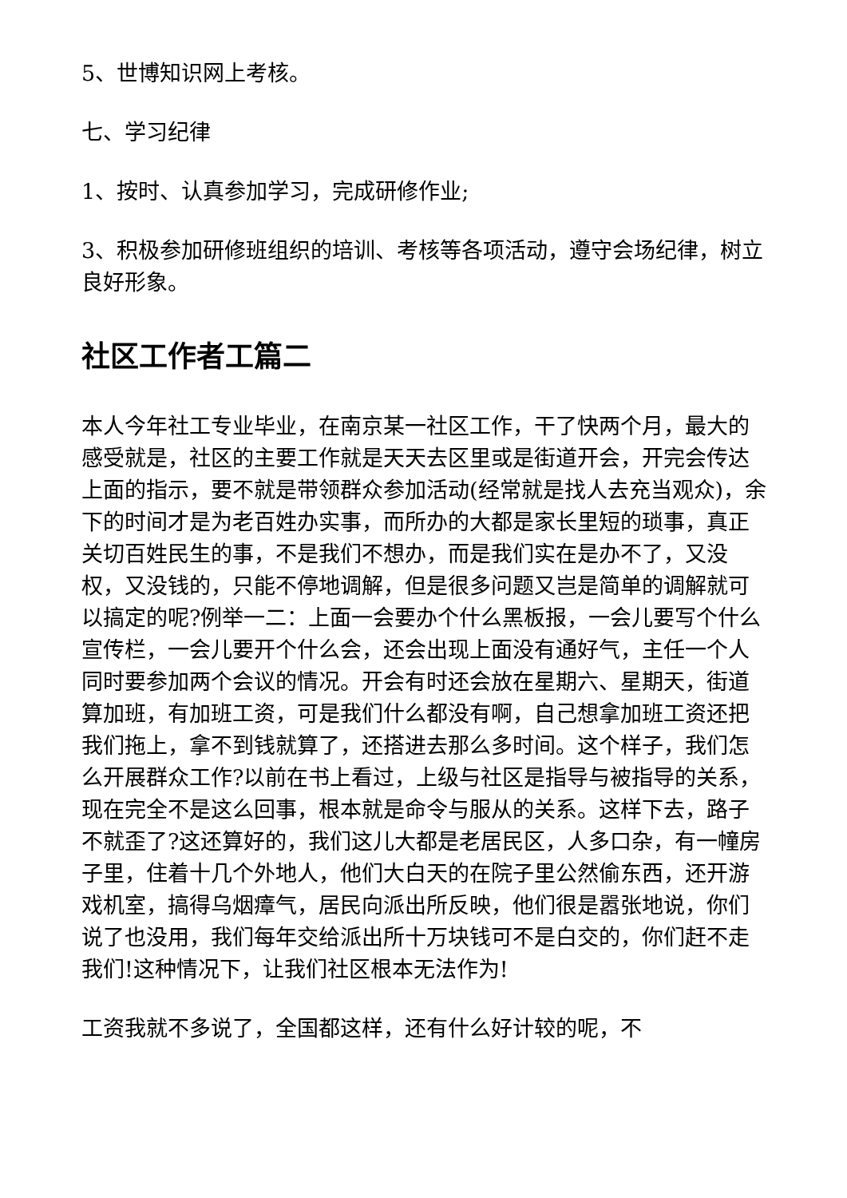5、世博知识网上考核。
七、学习纪律
1、按时、认真参加学习，完成研修作业;
3、积极参加研修班组织的培训、考核等各项活动，遵守会场纪律，树立良好形象。
社区工作者工篇二
本人今年社工专业毕业，在南京某一社区工作，干了快两个月，最大的感受就是，社区的主要工作就是天天去区里或是街道开会，开完会传达上面的指示，要不就是带领群众参加活动(经常就是找人去充当观众)，余下的时间才是为老百姓办实事，而所办的大都是家长里短的琐事，真正关切百姓民生的事，不是我们不想办，而是我们实在是办不了，又没权，又没钱的，只能不停地调解，但是很多问题又岂是简单的调解就可以搞定的呢?例举一二：上面一会要办个什么黑板报，一会儿要写个什么宣传栏，一会儿要开个什么会，还会出现上面没有通好气，主任一个人同时要参加两个会议的情况。开会有时还会放在星期六、星期天，街道算加班，有加班工资，可是我们什么都没有啊，自己想拿加班工资还把我们拖上，拿不到钱就算了，还搭进去那么多时间。这个样子，我们怎么开展群众工作?以前在书上看过，上级与社区是指导与被指导的关系，现在完全不是这么回事，根本就是命令与服从的关系。这样下去，路子不就歪了?这还算好的，我们这儿大都是老居民区，人多口杂，有一幢房子里，住着十几个外地人，他们大白天的在院子里公然偷东西，还开游戏机室，搞得乌烟瘴气，居民向派出所反映，他们很是嚣张地说，你们说了也没用，我们每年交给派出所十万块钱可不是白交的，你们赶不走我们!这种情况下，让我们社区根本无法作为!
工资我就不多说了，全国都这样，还有什么好计较的呢，不